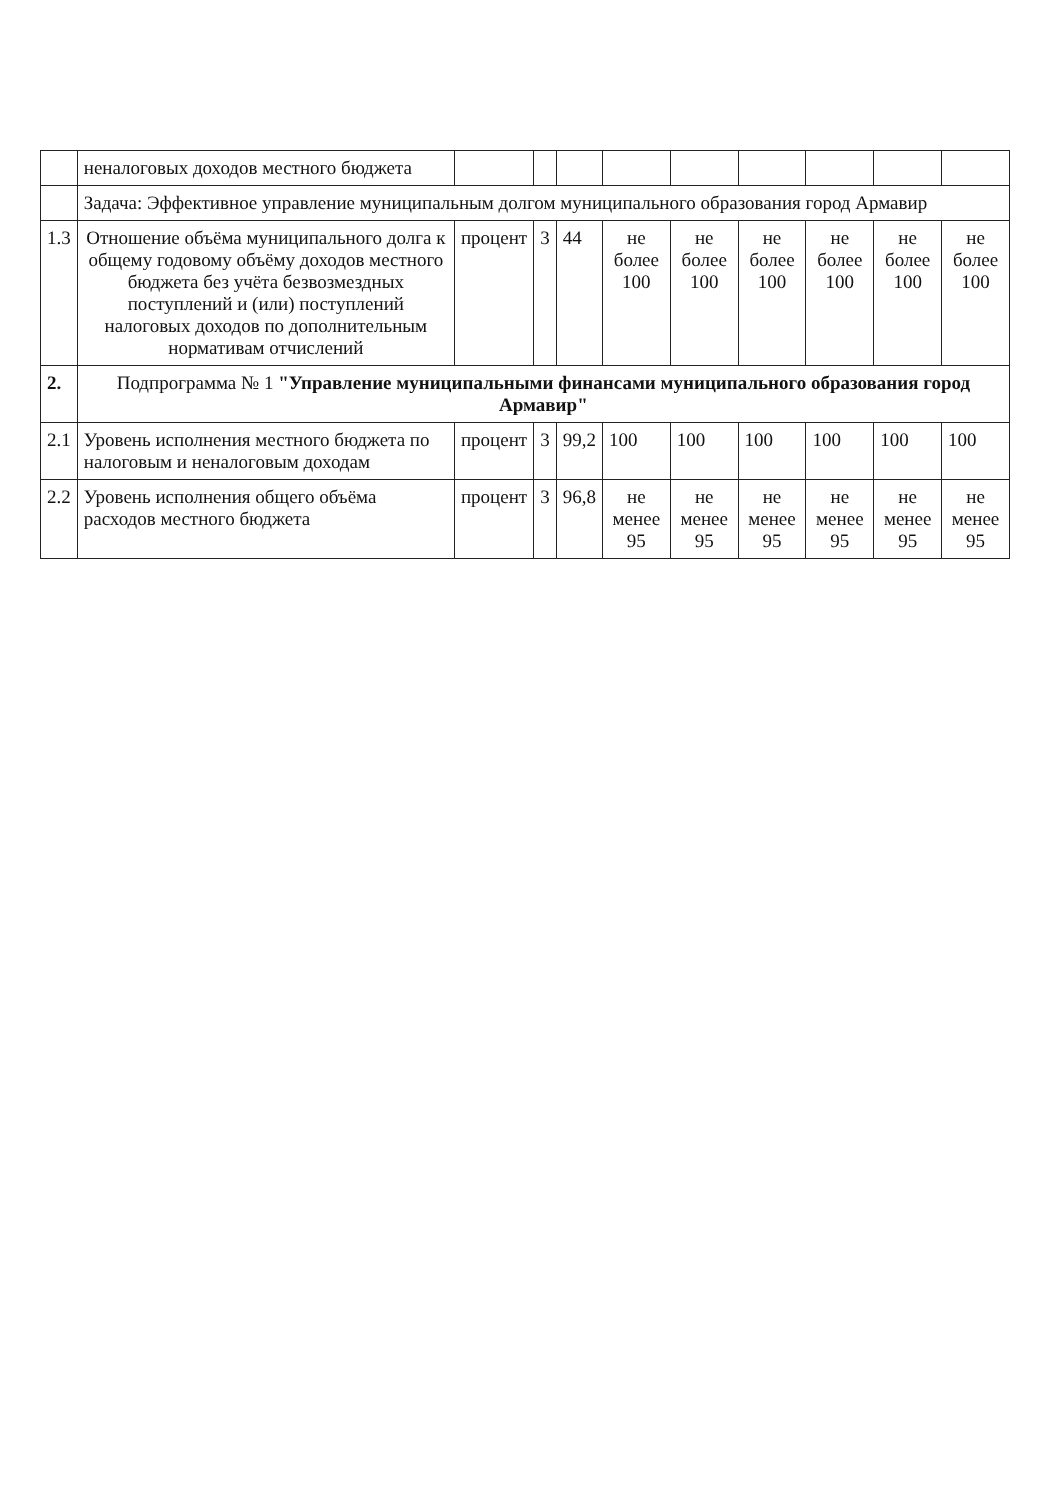| | неналоговых доходов местного бюджета | | | | | | | | | |
| | Задача: Эффективное управление муниципальным долгом муниципального образования город Армавир | | | | | | | | | |
| 1.3 | Отношение объёма муниципального долга к общему годовому объёму доходов местного бюджета без учёта безвозмездных поступлений и (или) поступлений налоговых доходов по дополнительным нормативам отчислений | процент | 3 | 44 | не более 100 | не более 100 | не более 100 | не более 100 | не более 100 | не более 100 |
| 2. | Подпрограмма № 1 "Управление муниципальными финансами муниципального образования город Армавир" | | | | | | | | | |
| 2.1 | Уровень исполнения местного бюджета по налоговым и неналоговым доходам | процент | 3 | 99,2 | 100 | 100 | 100 | 100 | 100 | 100 |
| 2.2 | Уровень исполнения общего объёма расходов местного бюджета | процент | 3 | 96,8 | не менее 95 | не менее 95 | не менее 95 | не менее 95 | не менее 95 | не менее 95 |